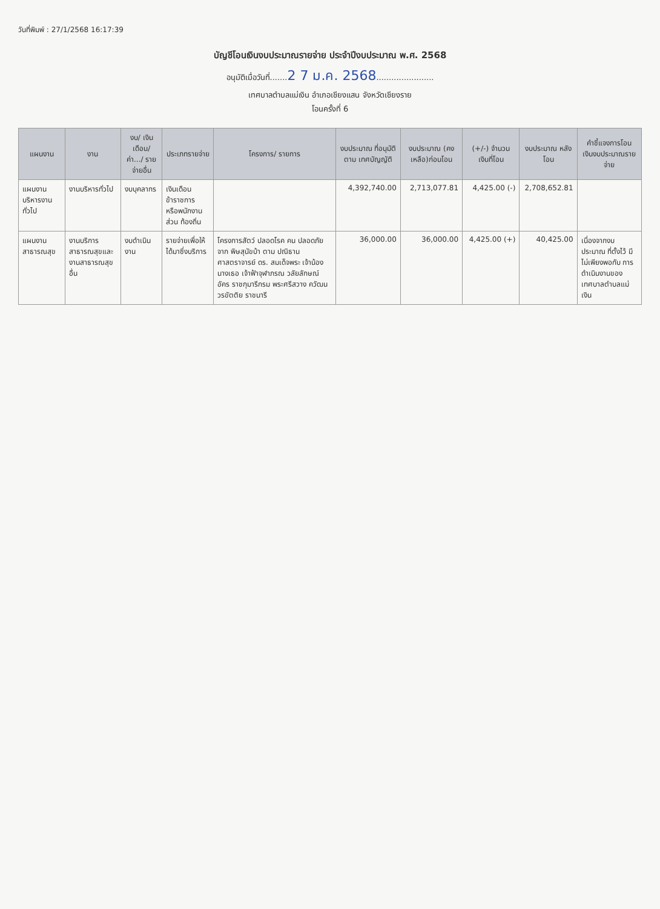วันที่พิมพ์ : 27/1/2568 16:17:39
บัญชีโอนเงินงบประมาณรายจ่าย ประจำปีงบประมาณ พ.ศ. 2568
อนุมัติเมื่อวันที่.......2 7 ม.ค. 2568.......................
เทศบาลตำบลแม่เงิน อำเภอเชียงแสน จังหวัดเชียงราย
โอนครั้งที่ 6
| แผนงาน | งาน | งบ/ เงินเดือน/ ค่า.../ รายจ่ายอื่น | ประเภทรายจ่าย | โครงการ/ รายการ | งบประมาณ ที่อนุมัติตาม เทศบัญญัติ | งบประมาณ (คงเหลือ)ก่อนโอน | (+/-) จำนวน เงินที่โอน | งบประมาณ หลังโอน | คำชี้แจงการโอน เงินงบประมาณรายจ่าย |
| --- | --- | --- | --- | --- | --- | --- | --- | --- | --- |
| แผนงาน บริหารงานทั่วไป | งานบริหารทั่วไป | งบบุคลากร | เงินเดือนข้าราชการ หรือพนักงานส่วน ท้องถิ่น | | 4,392,740.00 | 2,713,077.81 | 4,425.00 (-) | 2,708,652.81 | |
| แผนงาน สาธารณสุข | งานบริการ สาธารณสุขและ งานสาธารณสุข อื่น | งบดำเนินงาน | รายจ่ายเพื่อให้ ได้มาซึ่งบริการ | โครงการสัตว์ ปลอดโรค คน ปลอดภัย จาก พิษสุนัขบ้า ตาม ปณิธาน ศาสตราจารย์ ดร. สมเด็จพระ เจ้าน้องนางเธอ เจ้าฟ้าจุฬาภรณ วลัยลักษณ์ อัคร ราชกุมารีกรม พระศรีสวาง ควัฒน วรขัตติย ราชนารี | 36,000.00 | 36,000.00 | 4,425.00 (+) | 40,425.00 | เนื่องจากงบประมาณ ที่ตั้งไว้ มีไม่เพียงพอกับ การดำเนินงานของ เทศบาลตำบลแม่เงิน |